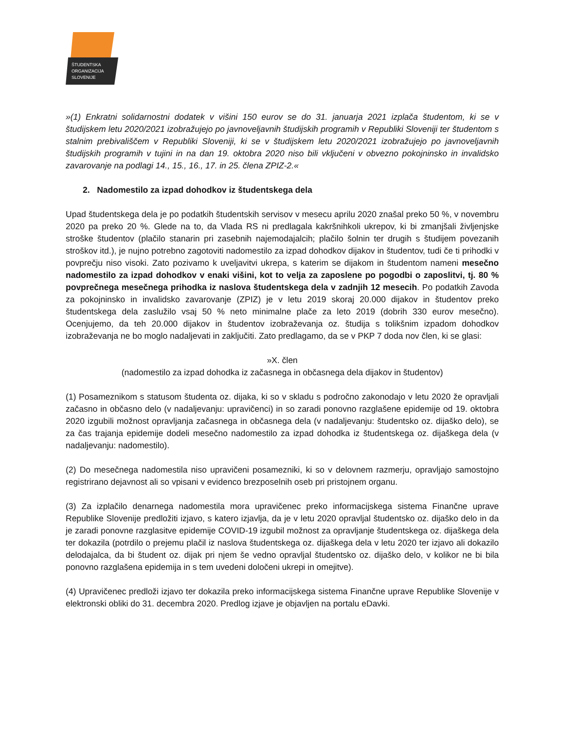ŠTUDENTSKA
ORGANIZACIJA
SLOVENIJE
»(1) Enkratni solidarnostni dodatek v višini 150 eurov se do 31. januarja 2021 izplača študentom, ki se v študijskem letu 2020/2021 izobražujejo po javnoveljavnih študijskih programih v Republiki Sloveniji ter študentom s stalnim prebivališčem v Republiki Sloveniji, ki se v študijskem letu 2020/2021 izobražujejo po javnoveljavnih študijskih programih v tujini in na dan 19. oktobra 2020 niso bili vključeni v obvezno pokojninsko in invalidsko zavarovanje na podlagi 14., 15., 16., 17. in 25. člena ZPIZ-2.«
2. Nadomestilo za izpad dohodkov iz študentskega dela
Upad študentskega dela je po podatkih študentskih servisov v mesecu aprilu 2020 znašal preko 50 %, v novembru 2020 pa preko 20 %. Glede na to, da Vlada RS ni predlagala kakršnihkoli ukrepov, ki bi zmanjšali življenjske stroške študentov (plačilo stanarin pri zasebnih najemodajalcih; plačilo šolnin ter drugih s študijem povezanih stroškov itd.), je nujno potrebno zagotoviti nadomestilo za izpad dohodkov dijakov in študentov, tudi če ti prihodki v povprečju niso visoki. Zato pozivamo k uveljavitvi ukrepa, s katerim se dijakom in študentom nameni mesečno nadomestilo za izpad dohodkov v enaki višini, kot to velja za zaposlene po pogodbi o zaposlitvi, tj. 80 % povprečnega mesečnega prihodka iz naslova študentskega dela v zadnjih 12 mesecih. Po podatkih Zavoda za pokojninsko in invalidsko zavarovanje (ZPIZ) je v letu 2019 skoraj 20.000 dijakov in študentov preko študentskega dela zaslužilo vsaj 50 % neto minimalne plače za leto 2019 (dobrih 330 eurov mesečno). Ocenjujemo, da teh 20.000 dijakov in študentov izobraževanja oz. študija s tolikšnim izpadom dohodkov izobraževanja ne bo moglo nadaljevati in zaključiti. Zato predlagamo, da se v PKP 7 doda nov člen, ki se glasi:
»X. člen
(nadomestilo za izpad dohodka iz začasnega in občasnega dela dijakov in študentov)
(1) Posameznikom s statusom študenta oz. dijaka, ki so v skladu s področno zakonodajo v letu 2020 že opravljali začasno in občasno delo (v nadaljevanju: upravičenci) in so zaradi ponovno razglašene epidemije od 19. oktobra 2020 izgubili možnost opravljanja začasnega in občasnega dela (v nadaljevanju: študentsko oz. dijaško delo), se za čas trajanja epidemije dodeli mesečno nadomestilo za izpad dohodka iz študentskega oz. dijaškega dela (v nadaljevanju: nadomestilo).
(2) Do mesečnega nadomestila niso upravičeni posamezniki, ki so v delovnem razmerju, opravljajo samostojno registrirano dejavnost ali so vpisani v evidenco brezposelnih oseb pri pristojnem organu.
(3) Za izplačilo denarnega nadomestila mora upravičenec preko informacijskega sistema Finančne uprave Republike Slovenije predložiti izjavo, s katero izjavlja, da je v letu 2020 opravljal študentsko oz. dijaško delo in da je zaradi ponovne razglasitve epidemije COVID-19 izgubil možnost za opravljanje študentskega oz. dijaškega dela ter dokazila (potrdilo o prejemu plačil iz naslova študentskega oz. dijaškega dela v letu 2020 ter izjavo ali dokazilo delodajalca, da bi študent oz. dijak pri njem še vedno opravljal študentsko oz. dijaško delo, v kolikor ne bi bila ponovno razglašena epidemija in s tem uvedeni določeni ukrepi in omejitve).
(4) Upravičenec predloži izjavo ter dokazila preko informacijskega sistema Finančne uprave Republike Slovenije v elektronski obliki do 31. decembra 2020. Predlog izjave je objavljen na portalu eDavki.